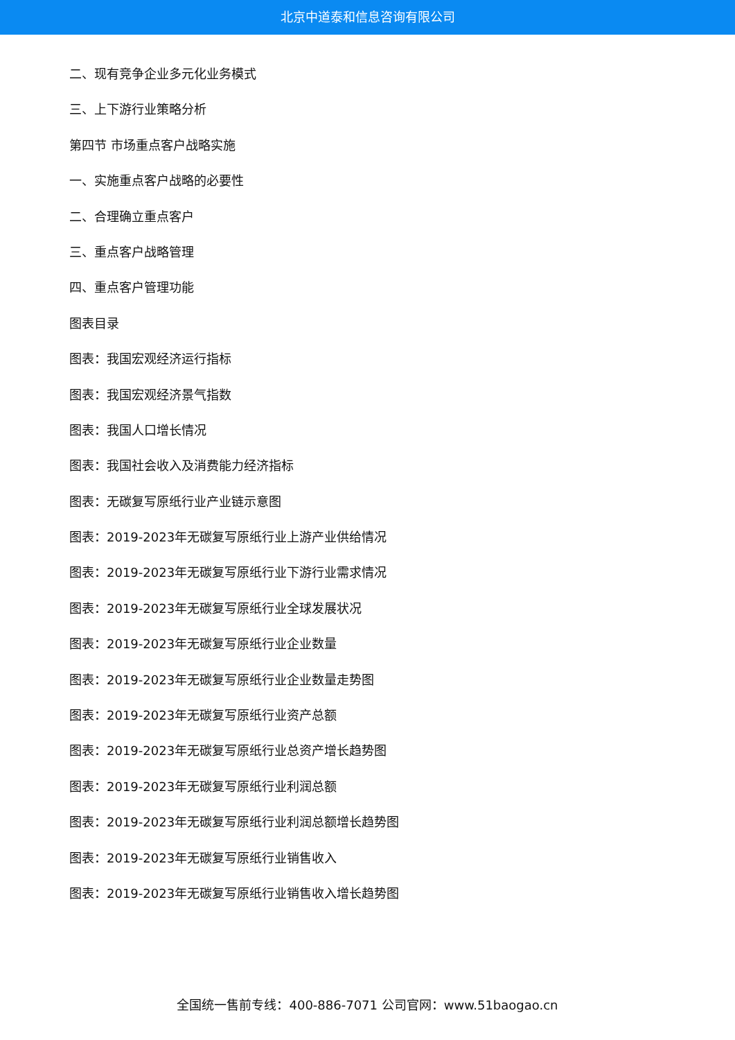北京中道泰和信息咨询有限公司
二、现有竞争企业多元化业务模式
三、上下游行业策略分析
第四节 市场重点客户战略实施
一、实施重点客户战略的必要性
二、合理确立重点客户
三、重点客户战略管理
四、重点客户管理功能
图表目录
图表：我国宏观经济运行指标
图表：我国宏观经济景气指数
图表：我国人口增长情况
图表：我国社会收入及消费能力经济指标
图表：无碳复写原纸行业产业链示意图
图表：2019-2023年无碳复写原纸行业上游产业供给情况
图表：2019-2023年无碳复写原纸行业下游行业需求情况
图表：2019-2023年无碳复写原纸行业全球发展状况
图表：2019-2023年无碳复写原纸行业企业数量
图表：2019-2023年无碳复写原纸行业企业数量走势图
图表：2019-2023年无碳复写原纸行业资产总额
图表：2019-2023年无碳复写原纸行业总资产增长趋势图
图表：2019-2023年无碳复写原纸行业利润总额
图表：2019-2023年无碳复写原纸行业利润总额增长趋势图
图表：2019-2023年无碳复写原纸行业销售收入
图表：2019-2023年无碳复写原纸行业销售收入增长趋势图
全国统一售前专线：400-886-7071 公司官网：www.51baogao.cn